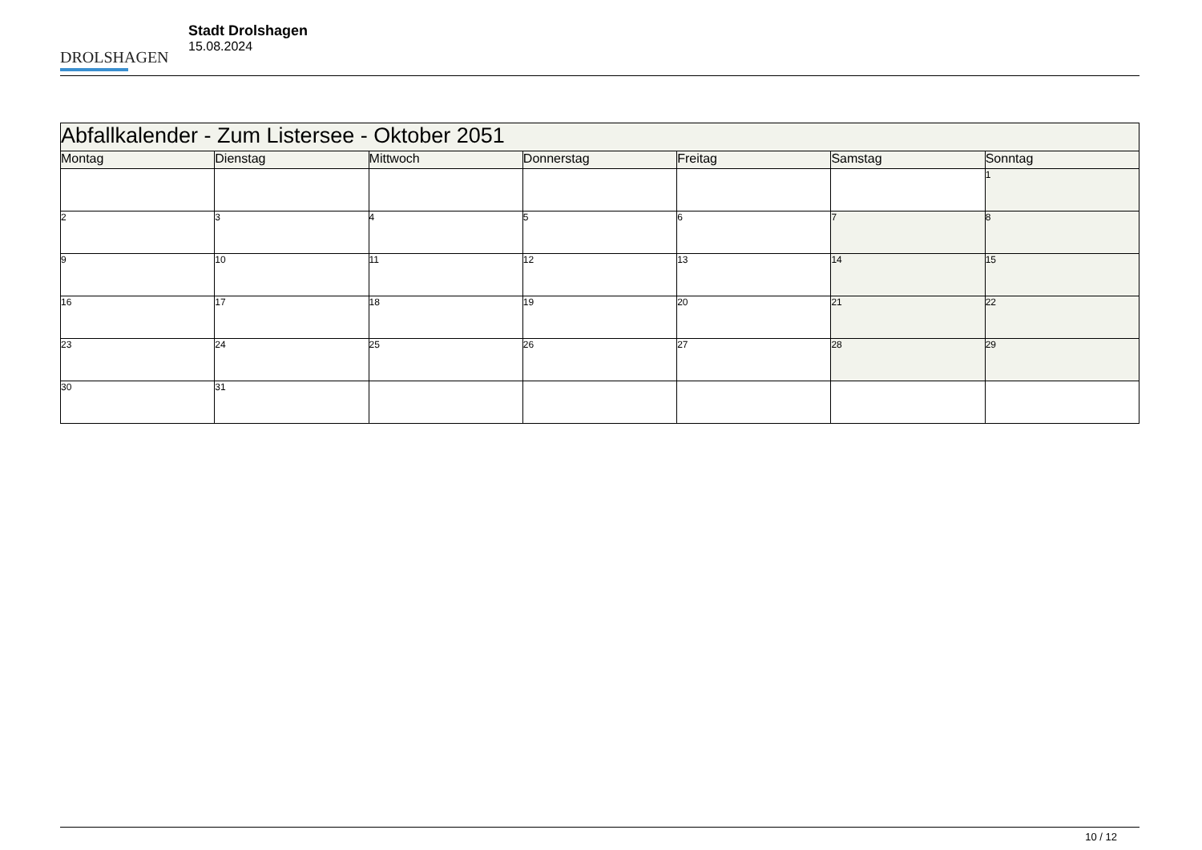DROLSHAGEN
Stadt Drolshagen
15.08.2024
| Abfallkalender - Zum Listersee - Oktober 2051 | | | | | | |
| --- | --- | --- | --- | --- | --- | --- |
| Montag | Dienstag | Mittwoch | Donnerstag | Freitag | Samstag | Sonntag |
| | | | | | | 1 |
| 2 | 3 | 4 | 5 | 6 | 7 | 8 |
| 9 | 10 | 11 | 12 | 13 | 14 | 15 |
| 16 | 17 | 18 | 19 | 20 | 21 | 22 |
| 23 | 24 | 25 | 26 | 27 | 28 | 29 |
| 30 | 31 | | | | | |
10 / 12